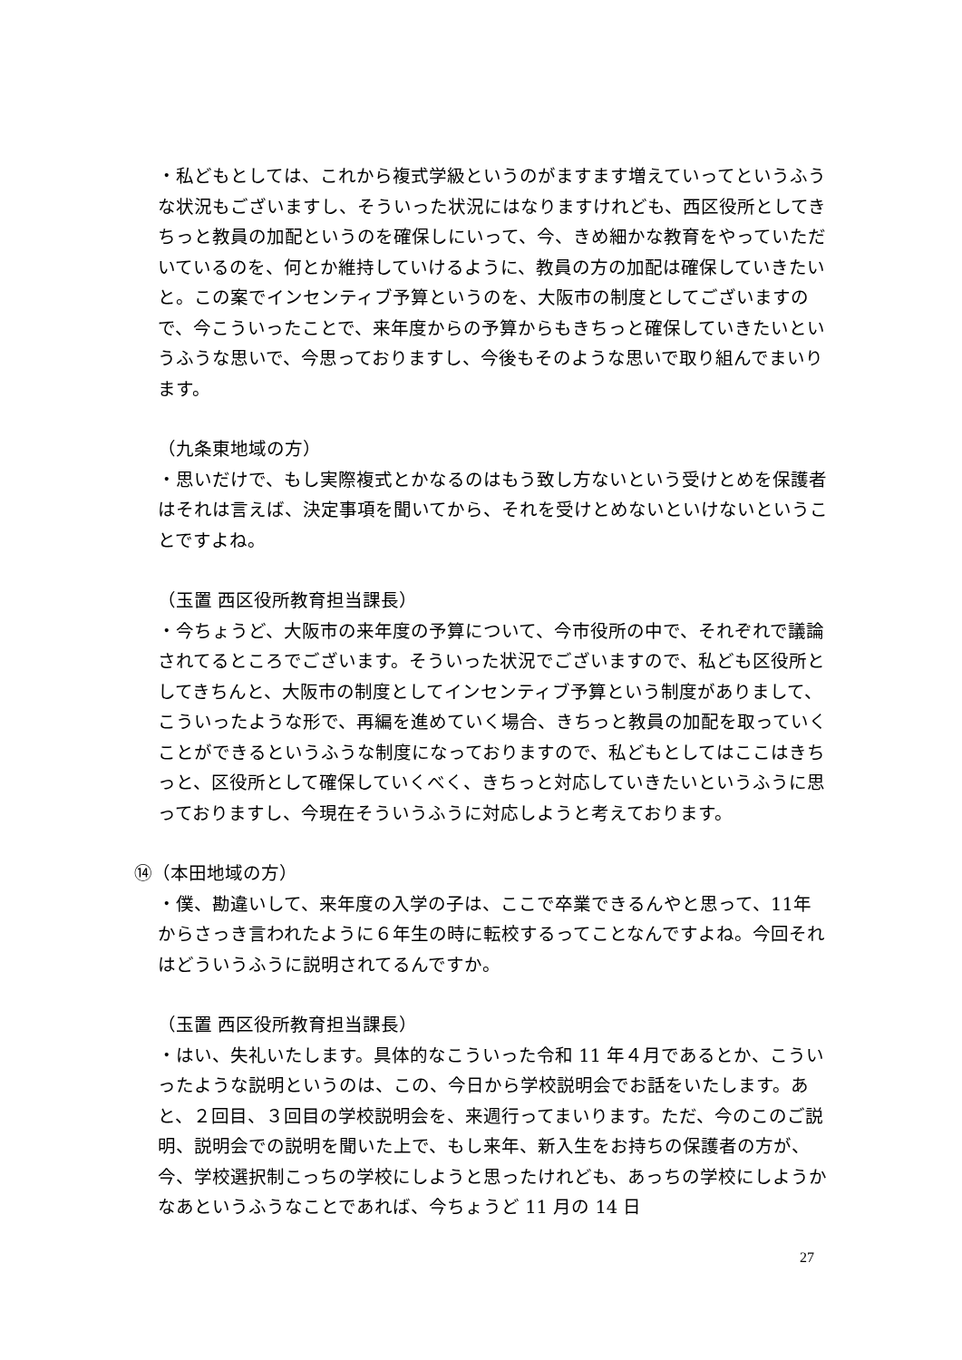・私どもとしては、これから複式学級というのがますます増えていってというふうな状況もございますし、そういった状況にはなりますけれども、西区役所としてきちっと教員の加配というのを確保しにいって、今、きめ細かな教育をやっていただいているのを、何とか維持していけるように、教員の方の加配は確保していきたいと。この案でインセンティブ予算というのを、大阪市の制度としてございますので、今こういったことで、来年度からの予算からもきちっと確保していきたいというふうな思いで、今思っておりますし、今後もそのような思いで取り組んでまいります。
（九条東地域の方）
・思いだけで、もし実際複式とかなるのはもう致し方ないという受けとめを保護者はそれは言えば、決定事項を聞いてから、それを受けとめないといけないということですよね。
（玉置 西区役所教育担当課長）
・今ちょうど、大阪市の来年度の予算について、今市役所の中で、それぞれで議論されてるところでございます。そういった状況でございますので、私ども区役所としてきちんと、大阪市の制度としてインセンティブ予算という制度がありまして、こういったような形で、再編を進めていく場合、きちっと教員の加配を取っていくことができるというふうな制度になっておりますので、私どもとしてはここはきちっと、区役所として確保していくべく、きちっと対応していきたいというふうに思っておりますし、今現在そういうふうに対応しようと考えております。
⑭（本田地域の方）
・僕、勘違いして、来年度の入学の子は、ここで卒業できるんやと思って、11年からさっき言われたように６年生の時に転校するってことなんですよね。今回それはどういうふうに説明されてるんですか。
（玉置 西区役所教育担当課長）
・はい、失礼いたします。具体的なこういった令和 11 年４月であるとか、こういったような説明というのは、この、今日から学校説明会でお話をいたします。あと、２回目、３回目の学校説明会を、来週行ってまいります。ただ、今のこのご説明、説明会での説明を聞いた上で、もし来年、新入生をお持ちの保護者の方が、今、学校選択制こっちの学校にしようと思ったけれども、あっちの学校にしようかなあというふうなことであれば、今ちょうど 11 月の 14 日
27